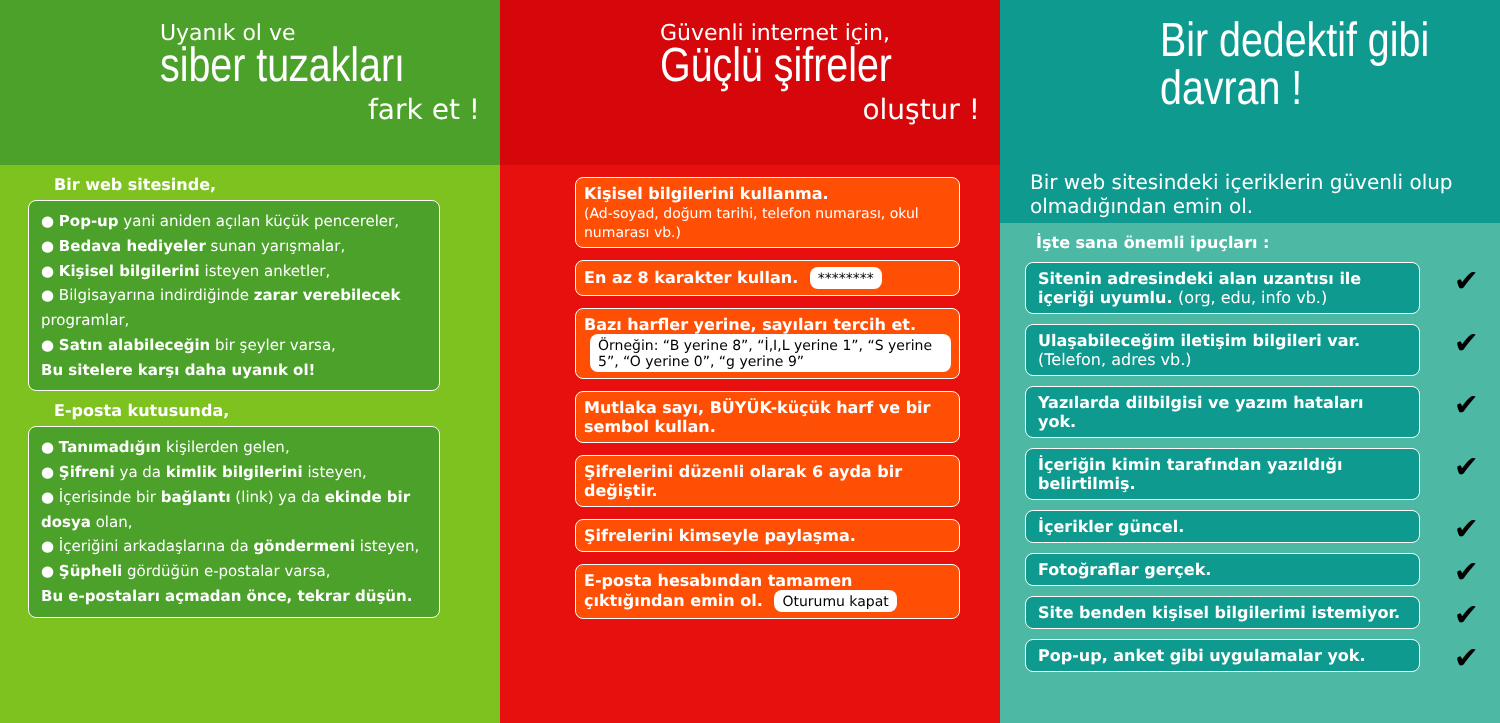Uyanık ol ve
siber tuzakları
fark et !
Bir web sitesinde,
● Pop-up yani aniden açılan küçük pencereler,
● Bedava hediyeler sunan yarışmalar,
● Kişisel bilgilerini isteyen anketler,
● Bilgisayarına indirdiğinde zarar verebilecek programlar,
● Satın alabileceğin bir şeyler varsa,
Bu sitelere karşı daha uyanık ol!
E-posta kutusunda,
● Tanımadığın kişilerden gelen,
● Şifreni ya da kimlik bilgilerini isteyen,
● İçerisinde bir bağlantı (link) ya da ekinde bir dosya olan,
● İçeriğini arkadaşlarına da göndermeni isteyen,
● Şüpheli gördüğün e-postalar varsa,
Bu e-postaları açmadan önce, tekrar düşün.
Güvenli internet için,
Güçlü şifreler
oluştur !
Kişisel bilgilerini kullanma.
(Ad-soyad, doğum tarihi, telefon numarası, okul numarası vb.)
En az 8 karakter kullan. ********
Bazı harfler yerine, sayıları tercih et. Örneğin: “B yerine 8”, “İ,I,L yerine 1”, “S yerine 5”, “O yerine 0”, “g yerine 9”
Mutlaka sayı, BÜYÜK-küçük harf ve bir sembol kullan.
Şifrelerini düzenli olarak 6 ayda bir değiştir.
Şifrelerini kimseyle paylaşma.
E-posta hesabından tamamen çıktığından emin ol. Oturumu kapat
Bir dedektif gibi davran !
Bir web sitesindeki içeriklerin güvenli olup olmadığından emin ol.
İşte sana önemli ipuçları :
Sitenin adresindeki alan uzantısı ile içeriği uyumlu. (org, edu, info vb.)
Ulaşabileceğim iletişim bilgileri var.
(Telefon, adres vb.)
Yazılarda dilbilgisi ve yazım hataları yok.
İçeriğin kimin tarafından yazıldığı belirtilmiş.
İçerikler güncel.
Fotoğraflar gerçek.
Site benden kişisel bilgilerimi istemiyor.
Pop-up, anket gibi uygulamalar yok.